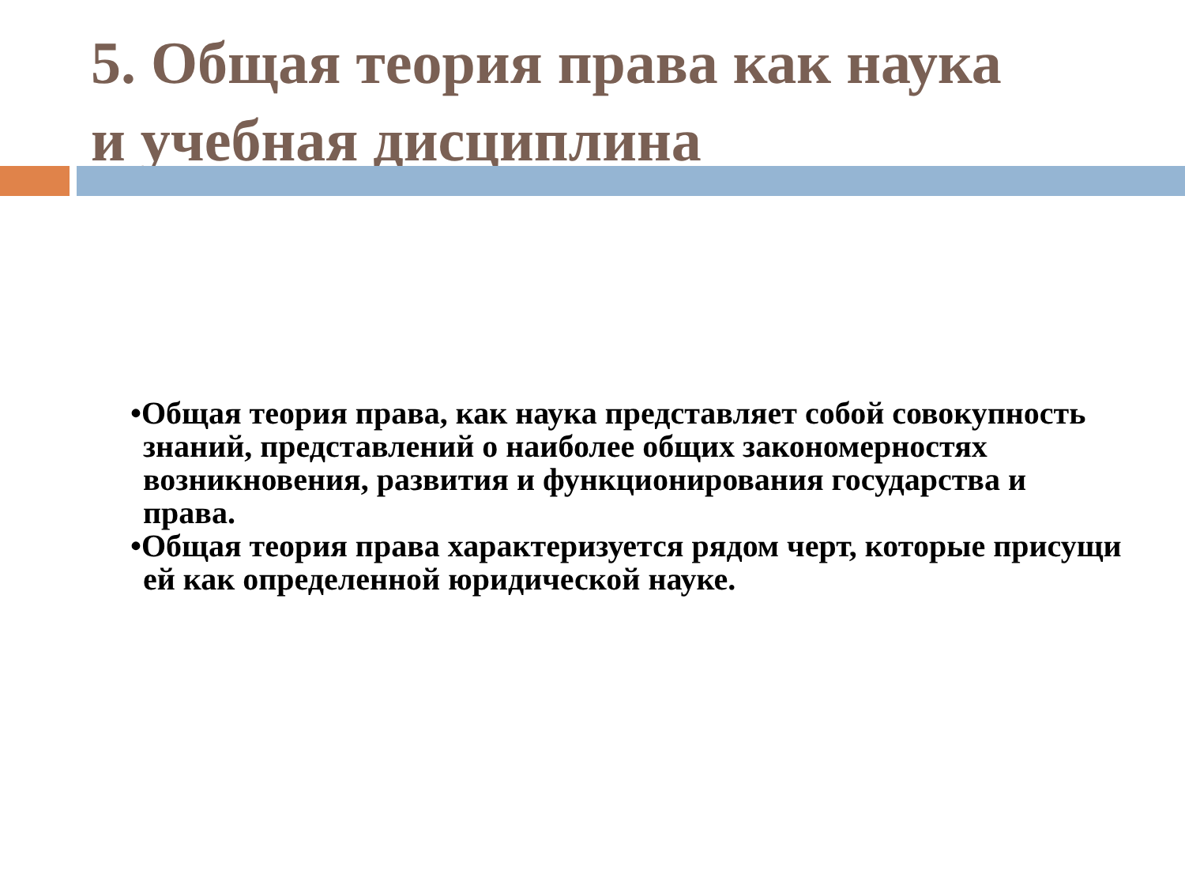5. Общая теория права как наука
и учебная дисциплина
•Общая теория права, как наука представляет собой совокупность знаний, представлений о наиболее общих закономерностях возникновения, развития и функционирования государства и права.
•Общая теория права характеризуется рядом черт, которые присущи ей как определенной юридической науке.